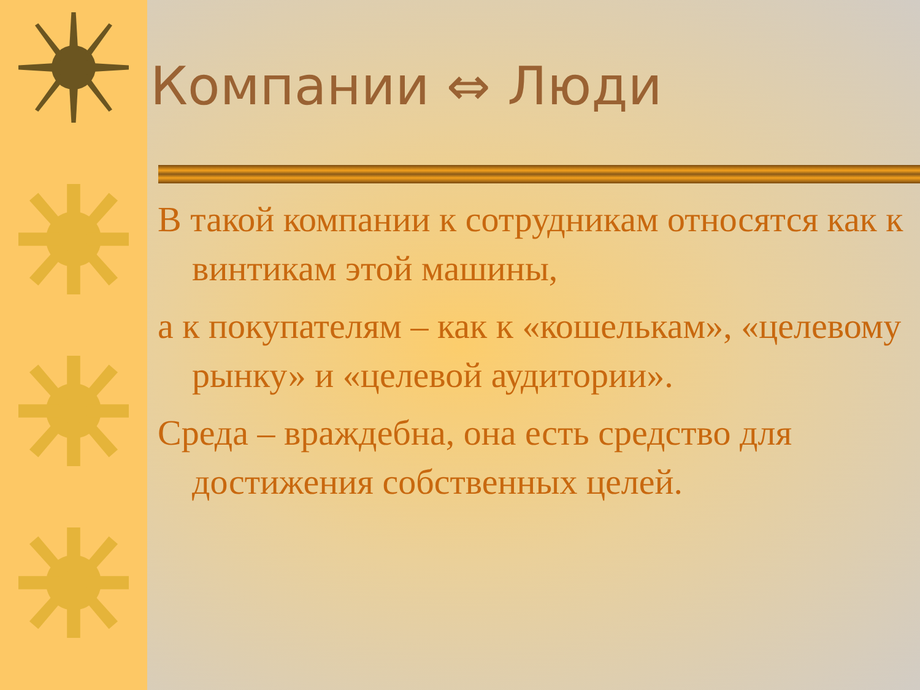Компании ⇔ Люди
В такой компании к сотрудникам относятся как к винтикам этой машины,
а к покупателям – как к «кошелькам», «целевому рынку» и «целевой аудитории».
Среда – враждебна, она есть средство для достижения собственных целей.